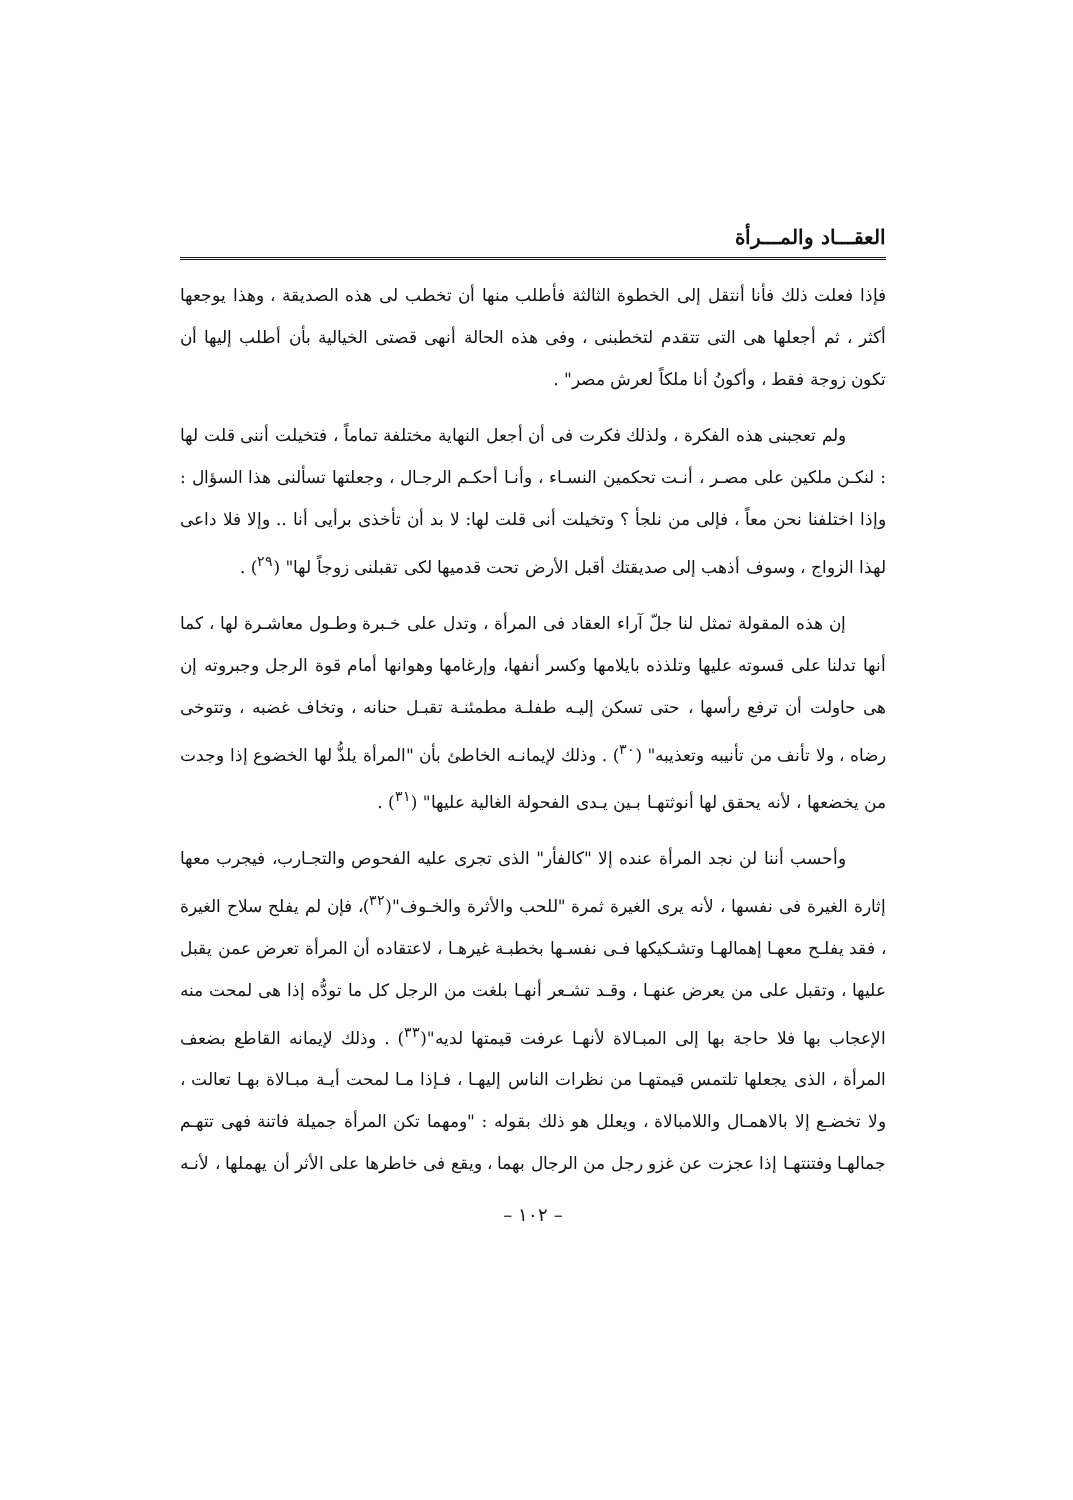العقـــاد والمـــرأة
فإذا فعلت ذلك فأنا أنتقل إلى الخطوة الثالثة فأطلب منها أن تخطب لى هذه الصديقة ، وهذا يوجعها أكثر ، ثم أجعلها هى التى تتقدم لتخطبنى ، وفى هذه الحالة أنهى قصتى الخيالية بأن أطلب إليها أن تكون زوجة فقط ، وأكونُ أنا ملكاً لعرش مصر" .
ولم تعجبنى هذه الفكرة ، ولذلك فكرت فى أن أجعل النهاية مختلفة تماماً ، فتخيلت أننى قلت لها : لنكـن ملكين على مصـر ، أنـت تحكمين النسـاء ، وأنـا أحكـم الرجـال ، وجعلتها تسألنى هذا السؤال : وإذا اختلفنا نحن معاً ، فإلى من نلجأ ؟ وتخيلت أنى قلت لها: لا بد أن تأخذى برأيى أنا .. وإلا فلا داعى لهذا الزواج ، وسوف أذهب إلى صديقتك أقبل الأرض تحت قدميها لكى تقبلنى زوجاً لها" (<sup>٢٩</sup>) .
إن هذه المقولة تمثل لنا جلّ آراء العقاد فى المرأة ، وتدل على خـبرة وطـول معاشـرة لها ، كما أنها تدلنا على قسوته عليها وتلذذه بايلامها وكسر أنفها، وإرغامها وهوانها أمام قوة الرجل وجبروته إن هى حاولت أن ترفع رأسها ، حتى تسكن إليـه طفلـة مطمئنـة تقبـل حنانه ، وتخاف غضبه ، وتتوخى رضاه ، ولا تأنف من تأنيبه وتعذيبه" (<sup>٣٠</sup>) . وذلك لإيمانـه الخاطئ بأن "المرأة يلذُّ لها الخضوع إذا وجدت من يخضعها ، لأنه يحقق لها أنوثتهـا بـين يـدى الفحولة الغالية عليها" (<sup>٣١</sup>) .
وأحسب أننا لن نجد المرأة عنده إلا "كالفأر" الذى تجرى عليه الفحوص والتجـارب، فيجرب معها إثارة الغيرة فى نفسها ، لأنه يرى الغيرة ثمرة "للحب والأثرة والخـوف"(<sup>٣٢</sup>)، فإن لم يفلح سلاح الغيرة ، فقد يفلـح معهـا إهمالهـا وتشـكيكها فـى نفسـها بخطبـة غيرهـا ، لاعتقاده أن المرأة تعرض عمن يقبل عليها ، وتقبل على من يعرض عنهـا ، وقـد تشـعر أنهـا بلغت من الرجل كل ما تودُّه إذا هى لمحت منه الإعجاب بها فلا حاجة بها إلى المبـالاة لأنهـا عرفت قيمتها لديه"(<sup>٣٣</sup>) . وذلك لإيمانه القاطع بضعف المرأة ، الذى يجعلها تلتمس قيمتهـا من نظرات الناس إليهـا ، فـإذا مـا لمحت أيـة مبـالاة بهـا تعالت ، ولا تخضـع إلا بالاهمـال واللامبالاة ، ويعلل هو ذلك بقوله : "ومهما تكن المرأة جميلة فاتنة فهى تتهـم جمالهـا وفتنتهـا إذا عجزت عن غزو رجل من الرجال بهما ، ويقع فى خاطرها على الأثر أن يهملها ، لأنـه
– ١٠٢ –